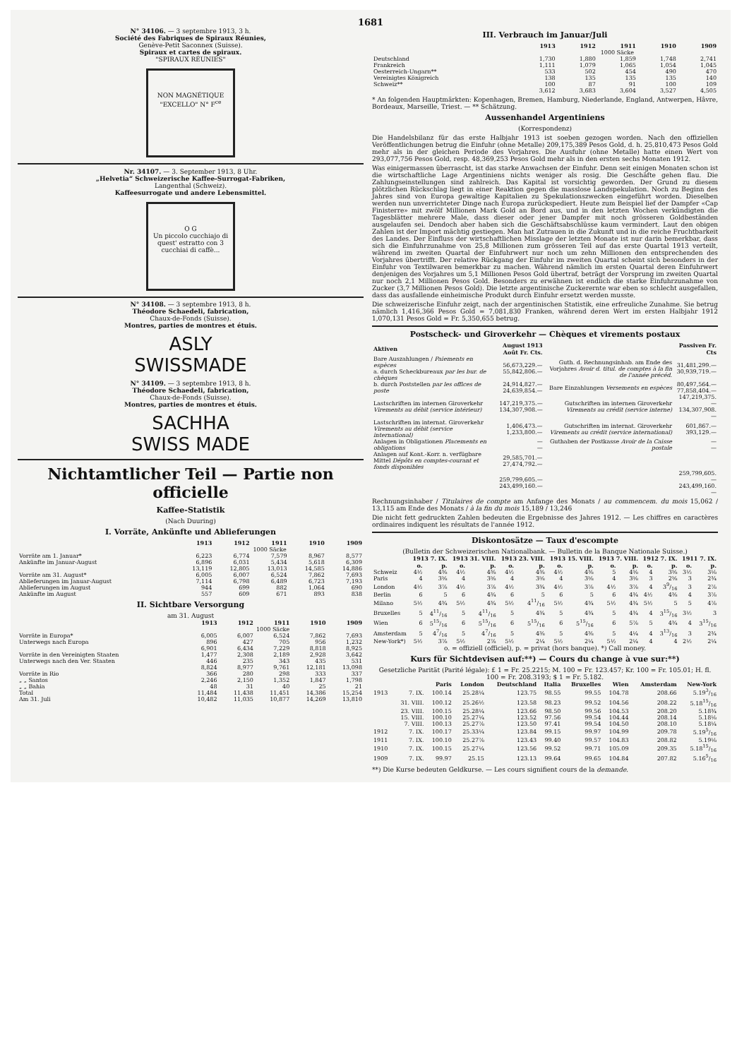1681
N° 34106. — 3 septembre 1913, 3 h.
Société des Fabriques de Spiraux Réunies,
Genève-Petit Saconnex (Suisse).
Spiraux et cartes de spiraux.
"SPIRAUX RÉUNIES"
NON MAGNÉTIQUE "EXCELLO" N° F<sup>ce</sup>
Nr. 34107. — 3. September 1913, 8 Uhr.
„Helvetia“ Schweizerische Kaffee-Surrogat-Fabriken,
Langenthal (Schweiz).
Kaffeesurrogate und andere Lebensmittel.
O G
Un piccolo cucchiajo di quest' estratto con 3 cucchiai di caffè...
N° 34108. — 3 septembre 1913, 8 h.
Théodore Schaedeli, fabrication,
Chaux-de-Fonds (Suisse).
Montres, parties de montres et étuis.
ASLY
SWISSMADE
N° 34109. — 3 septembre 1913, 8 h.
Théodore Schaedeli, fabrication,
Chaux-de-Fonds (Suisse).
Montres, parties de montres et étuis.
SACHHA
SWISS MADE
Nichtamtlicher Teil — Partie non officielle
Kaffee-Statistik
(Nach Duuring)
I. Vorräte, Ankünfte und Ablieferungen
| | 1913 | 1912 | 1911 | 1910 | 1909 |
| --- | --- | --- | --- | --- | --- |
| | 1000 Säcke | | | | |
| Vorräte am 1. Januar* | 6,223 | 6,774 | 7,579 | 8,967 | 8,577 |
| Ankünfte im Januar-August | 6,896 | 6,031 | 5,434 | 5,618 | 6,309 |
| | 13,119 | 12,805 | 13,013 | 14,585 | 14,886 |
| Vorräte am 31. August* | 6,005 | 6,007 | 6,524 | 7,862 | 7,693 |
| Ablieferungen im Januar-August | 7,114 | 6,798 | 6,489 | 6,723 | 7,193 |
| Ablieferungen im August | 944 | 699 | 882 | 1,064 | 690 |
| Ankünfte im August | 557 | 609 | 671 | 893 | 838 |
II. Sichtbare Versorgung
am 31. August
| | 1913 | 1912 | 1911 | 1910 | 1909 |
| --- | --- | --- | --- | --- | --- |
| | 1000 Säcke | | | | |
| Vorräte in Europa* | 6,005 | 6,007 | 6,524 | 7,862 | 7,693 |
| Unterwegs nach Europa | 896 | 427 | 705 | 956 | 1,232 |
| | 6,901 | 6,434 | 7,229 | 8,818 | 8,925 |
| Vorräte in den Vereinigten Staaten | 1,477 | 2,308 | 2,189 | 2,928 | 3,642 |
| Unterwegs nach den Ver. Staaten | 446 | 235 | 343 | 435 | 531 |
| | 8,824 | 8,977 | 9,761 | 12,181 | 13,098 |
| Vorräte in Rio | 366 | 280 | 298 | 333 | 337 |
| „ „ Santos | 2,246 | 2,150 | 1,352 | 1,847 | 1,798 |
| „ „ Bahia | 48 | 31 | 40 | 25 | 21 |
| Total | 11,484 | 11,438 | 11,451 | 14,386 | 15,254 |
| Am 31. Juli | 10,482 | 11,035 | 10,877 | 14,269 | 13,810 |
III. Verbrauch im Januar/Juli
| | 1913 | 1912 | 1911 | 1910 | 1909 |
| --- | --- | --- | --- | --- | --- |
| | 1000 Säcke | | | | |
| Deutschland | 1,730 | 1,880 | 1,859 | 1,748 | 2,741 |
| Frankreich | 1,111 | 1,079 | 1,065 | 1,054 | 1,045 |
| Oesterreich-Ungarn** | 533 | 502 | 454 | 490 | 470 |
| Vereinigtes Königreich | 138 | 135 | 135 | 135 | 140 |
| Schweiz** | 100 | 87 | 91 | 100 | 109 |
| | 3,612 | 3,683 | 3,604 | 3,527 | 4,505 |
* An folgenden Hauptmärkten: Kopenhagen, Bremen, Hamburg, Niederlande, England, Antwerpen, Hâvre, Bordeaux, Marseille, Triest. — ** Schätzung.
Aussenhandel Argentiniens
(Korrespondenz)
Die Handelsbilanz für das erste Halbjahr 1913 ist soeben gezogen worden. Nach den offiziellen Veröffentlichungen betrug die Einfuhr (ohne Metalle) 209,175,389 Pesos Gold, d. h. 25,810,473 Pesos Gold mehr als in der gleichen Periode des Vorjahres. Die Ausfuhr (ohne Metalle) hatte einen Wert von 293,077,756 Pesos Gold, resp. 48,369,253 Pesos Gold mehr als in den ersten sechs Monaten 1912.
Was einigermassen überrascht, ist das starke Anwachsen der Einfuhr. Denn seit einigen Monaten schon ist die wirtschaftliche Lage Argentiniens nichts weniger als rosig. Die Geschäfte gehen flau. Die Zahlungseinstellungen sind zahlreich. Das Kapital ist vorsichtig geworden. Der Grund zu diesem plötzlichen Rückschlag liegt in einer Reaktion gegen die masslose Landspekulation. Noch zu Beginn des Jahres sind von Europa gewaltige Kapitalien zu Spekulationszwecken eingeführt worden. Dieselben werden nun unverrichteter Dinge nach Europa zurückspediert. Heute zum Beispiel lief der Dampfer «Cap Finisterre» mit zwölf Millionen Mark Gold an Bord aus, und in den letzten Wochen verkündigten die Tagesblätter mehrere Male, dass dieser oder jener Dampfer mit noch grösseren Goldbeständen ausgelaufen sei. Dendoch aber haben sich die Geschäftsabschlüsse kaum vermindert. Laut den obigen Zahlen ist der Import mächtig gestiegen. Man hat Zutrauen in die Zukunft und in die reiche Fruchtbarkeit des Landes. Der Einfluss der wirtschaftlichen Misslage der letzten Monate ist nur darin bemerkbar, dass sich die Einfuhrzunahme von 25,8 Millionen zum grösseren Teil auf das erste Quartal 1913 verteilt, während im zweiten Quartal der Einfuhrwert nur noch um zehn Millionen den entsprechenden des Vorjahres übertrifft. Der relative Rückgang der Einfuhr im zweiten Quartal scheint sich besonders in der Einfuhr von Textilwaren bemerkbar zu machen. Während nämlich im ersten Quartal deren Einfuhrwert denjenigen des Vorjahres um 5,1 Millionen Pesos Gold übertraf, beträgt der Vorsprung im zweiten Quartal nur noch 2,1 Millionen Pesos Gold. Besonders zu erwähnen ist endlich die starke Einfuhrzunahme von Zucker (3,7 Millionen Pesos Gold). Die letzte argentinische Zuckerernte war eben so schlecht ausgefallen, dass das ausfallende einheimische Produkt durch Einfuhr ersetzt werden musste.
Die schweizerische Einfuhr zeigt, nach der argentinischen Statistik, eine erfreuliche Zunahme. Sie betrug nämlich 1,416,366 Pesos Gold = 7,081,830 Franken, während deren Wert im ersten Halbjahr 1912 1,070,131 Pesos Gold = Fr. 5,350,655 betrug.
Postscheck- und Giroverkehr — Chèques et virements postaux
| Aktiven | August 1913 Août Fr. Cts. | | Passiven Fr. Cts |
| --- | --- | --- | --- |
| Bare Auszahlungen / Paiements en espèces a. durch Scheckbureaux par les bur. de chèques | 56,673,229.— 55,842,806.— | Guth. d. Rechnungsinhab. am Ende des Vorjahres Avoir d. titul. de comptes à la fin de l'année précéd. | 31,481,299.— 30,939,719.— |
| b. durch Poststellen par les offices de poste | 24,914,827.— 24,639,854.— | Bare Einzahlungen Versements en espèces | 80,497,564.— 77,858,404.— |
| Lastschriften im internen Giroverkehr Virements au débit (service intérieur) | 147,219,375.— 134,307,908.— | Gutschriften im internen Giroverkehr Virements au crédit (service interne) | 147,219,375.— 134,307,908.— |
| Lastschriften im internat. Giroverkehr Virements au débit (service international) | 1,406,473.— 1,233,800.— | Gutschriften im internat. Giroverkehr Virements au crédit (service international) | 601,867.— 393,129.— |
| Anlagen in Obligationen Placements en obligations | — — | Guthaben der Postkasse Avoir de la Caisse postale | — — |
| Anlagen auf Kont.-Korr. n. verfügbare Mittel Dépôts en comptes-courant et fonds disponibles | 29,585,701.— 27,474,792.— | | |
| | 259,799,605.— 243,499,160.— | | 259,799,605.— 243,499,160.— |
Rechnungsinhaber / Titulaires de compte am Anfange des Monats / au commencem. du mois 15,062 / 13,115 am Ende des Monats / à la fin du mois 15,189 / 13,246
Die nicht fett gedruckten Zahlen bedeuten die Ergebnisse des Jahres 1912. — Les chiffres en caractères ordinaires indiquent les résultats de l'année 1912.
Diskontosätze — Taux d'escompte
(Bulletin der Schweizerischen Nationalbank. — Bulletin de la Banque Nationale Suisse.)
| | 1913 7. IX. | | 1913 31. VIII. | | 1913 23. VIII. | | 1913 15. VIII. | | 1913 7. VIII. | | 1912 7. IX. | | 1911 7. IX. | |
| --- | --- | --- | --- | --- | --- | --- | --- | --- | --- | --- | --- | --- | --- | --- |
| | o. | p. | o. | p. | o. | p. | o. | p. | o. | p. | o. | p. | o. | p. |
| Schweiz | 4½ | 4⅜ | 4½ | 4⅜ | 4½ | 4⅜ | 4½ | 4⅜ | 5 | 4⅝ | 4 | 3⅝ | 3½ | 3⅛ |
| Paris | 4 | 3⅝ | 4 | 3⅝ | 4 | 3⅝ | 4 | 3⅝ | 4 | 3⅝ | 3 | 2⅝ | 3 | 2¾ |
| London | 4½ | 3⅞ | 4½ | 3⅞ | 4½ | 3¾ | 4½ | 3⅞ | 4½ | 3⅞ | 4 | 39/16 | 3 | 2⅞ |
| Berlin | 6 | 5 | 6 | 4¾ | 6 | 5 | 6 | 5 | 6 | 4¾ | 4½ | 4⅜ | 4 | 3⅞ |
| Milano | 5½ | 4¾ | 5½ | 4¾ | 5½ | 411/16 | 5½ | 4¾ | 5½ | 4¾ | 5½ | 5 | 5 | 4⅞ |
| Bruxelles | 5 | 411/16 | 5 | 411/16 | 5 | 4¾ | 5 | 4¾ | 5 | 4¾ | 4 | 315/16 | 3½ | 3 |
| Wien | 6 | 515/16 | 6 | 515/16 | 6 | 515/16 | 6 | 515/16 | 6 | 5⅞ | 5 | 4¾ | 4 | 315/16 |
| Amsterdam | 5 | 47/16 | 5 | 47/16 | 5 | 4⅜ | 5 | 4⅜ | 5 | 4¼ | 4 | 313/16 | 3 | 2¾ |
| New-York*) | 5½ | 3⅞ | 5½ | 2⅞ | 5½ | 2¼ | 5½ | 2¼ | 5½ | 2¼ | 4 | 4 | 2½ | 2¼ |
o. = offiziell (officiel), p. = privat (hors banque). *) Call money.
Kurs für Sichtdevisen auf:**) — Cours du change à vue sur:**)
Gesetzliche Parität (Parité légale): £ 1 = Fr. 25.2215; M. 100 = Fr. 123.457; Kr. 100 = Fr. 105.01; H. fl. 100 = Fr. 208.3193; $ 1 = Fr. 5.182.
| | | Paris | London | Deutschland | Italia | Bruxelles | Wien | Amsterdam | New-York |
| --- | --- | --- | --- | --- | --- | --- | --- | --- | --- |
| 1913 | 7. IX. | 100.14 | 25.28¼ | 123.75 | 98.55 | 99.55 | 104.78 | 208.66 | 5.193/16 |
| | 31. VIII. | 100.12 | 25.26½ | 123.58 | 98.23 | 99.52 | 104.56 | 208.22 | 5.1815/16 |
| | 23. VIII. | 100.15 | 25.28¼ | 123.66 | 98.50 | 99.56 | 104.53 | 208.20 | 5.18¾ |
| | 15. VIII. | 100.10 | 25.27¼ | 123.52 | 97.56 | 99.54 | 104.44 | 208.14 | 5.18⅛ |
| | 7. VIII. | 100.13 | 25.27⅞ | 123.50 | 97.41 | 99.54 | 104.50 | 208.10 | 5.18¼ |
| 1912 | 7. IX. | 100.17 | 25.33¼ | 123.84 | 99.15 | 99.97 | 104.99 | 209.78 | 5.195/16 |
| 1911 | 7. IX. | 100.10 | 25.27⅞ | 123.43 | 99.40 | 99.57 | 104.83 | 208.82 | 5.19⅛ |
| 1910 | 7. IX. | 100.15 | 25.27¼ | 123.56 | 99.52 | 99.71 | 105.09 | 209.35 | 5.1815/16 |
| 1909 | 7. IX. | 99.97 | 25.15 | 123.13 | 99.64 | 99.65 | 104.84 | 207.82 | 5.165/16 |
**) Die Kurse bedeuten Geldkurse. — Les cours signifient cours de la demande.